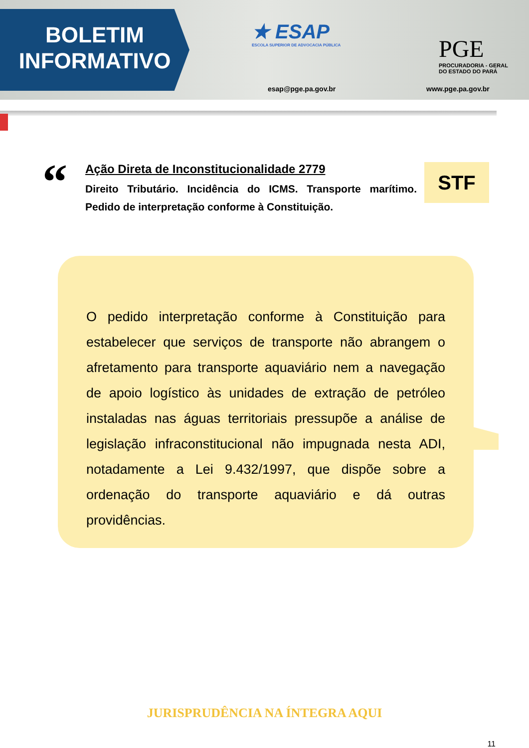BOLETIM
INFORMATIVO
★ ESAP
ESCOLA SUPERIOR DE ADVOCACIA PÚBLICA
esap@pge.pa.gov.br
PGE
PROCURADORIA - GERAL
DO ESTADO DO PARÁ
www.pge.pa.gov.br
“
Ação Direta de Inconstitucionalidade 2779
Direito Tributário. Incidência do ICMS. Transporte marítimo. Pedido de interpretação conforme à Constituição.
STF
O pedido interpretação conforme à Constituição para estabelecer que serviços de transporte não abrangem o afretamento para transporte aquaviário nem a navegação de apoio logístico às unidades de extração de petróleo instaladas nas águas territoriais pressupõe a análise de legislação infraconstitucional não impugnada nesta ADI, notadamente a Lei 9.432/1997, que dispõe sobre a ordenação do transporte aquaviário e dá outras providências.
JURISPRUDÊNCIA NA ÍNTEGRA AQUI
11